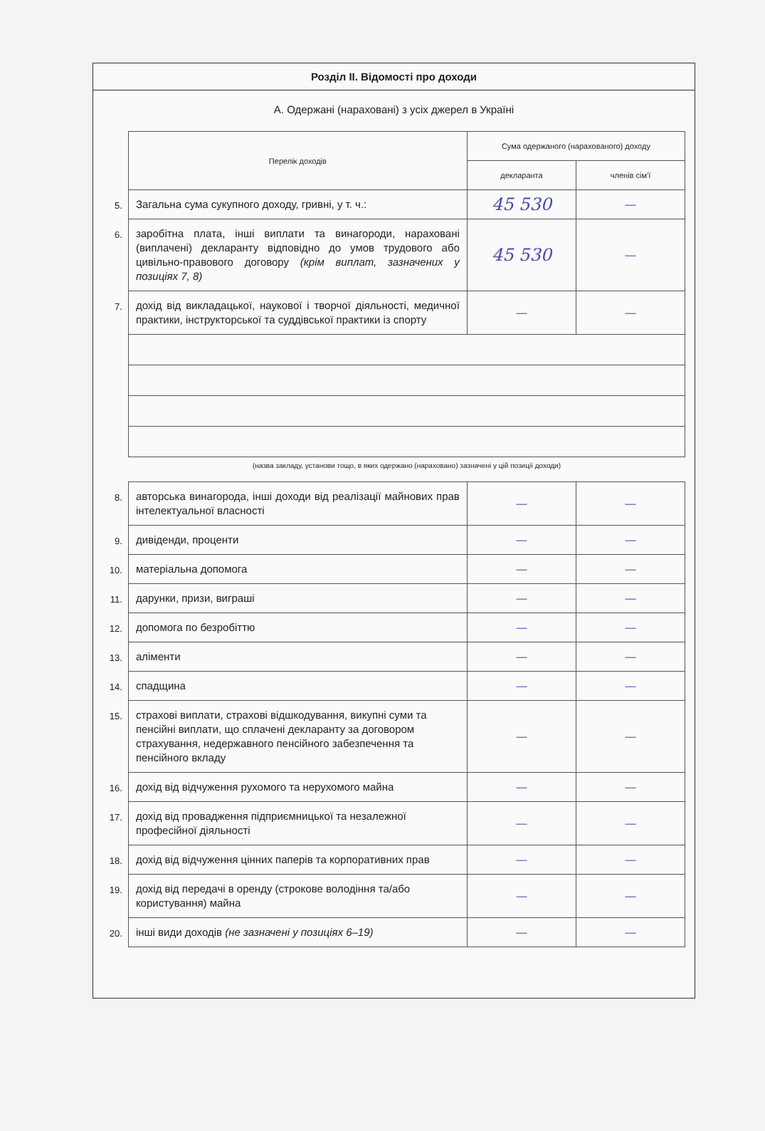Розділ ІІ. Відомості про доходи
А. Одержані (нараховані) з усіх джерел в Україні
| | Перелік доходів | Сума одержаного (нарахованого) доходу | |
| | | декларанта | членів сім'ї |
| 5. | Загальна сума сукупного доходу, гривні, у т. ч.: | 45 530 | — |
| 6. | заробітна плата, інші виплати та винагороди, нараховані (виплачені) декларанту відповідно до умов трудового або цивільно-правового договору (крім виплат, зазначених у позиціях 7, 8) | 45 530 | — |
| 7. | дохід від викладацької, наукової і творчої діяльності, медичної практики, інструкторської та суддівської практики із спорту | — | — |
| | (назва закладу, установи тощо, в яких одержано (нараховано) зазначені у цій позиції доходи) | | |
| 8. | авторська винагорода, інші доходи від реалізації майнових прав інтелектуальної власності | — | — |
| 9. | дивіденди, проценти | — | — |
| 10. | матеріальна допомога | — | — |
| 11. | дарунки, призи, виграші | — | — |
| 12. | допомога по безробіттю | — | — |
| 13. | аліменти | — | — |
| 14. | спадщина | — | — |
| 15. | страхові виплати, страхові відшкодування, викупні суми та пенсійні виплати, що сплачені декларанту за договором страхування, недержавного пенсійного забезпечення та пенсійного вкладу | — | — |
| 16. | дохід від відчуження рухомого та нерухомого майна | — | — |
| 17. | дохід від провадження підприємницької та незалежної професійної діяльності | — | — |
| 18. | дохід від відчуження цінних паперів та корпоративних прав | — | — |
| 19. | дохід від передачі в оренду (строкове володіння та/або користування) майна | — | — |
| 20. | інші види доходів (не зазначені у позиціях 6–19) | — | — |